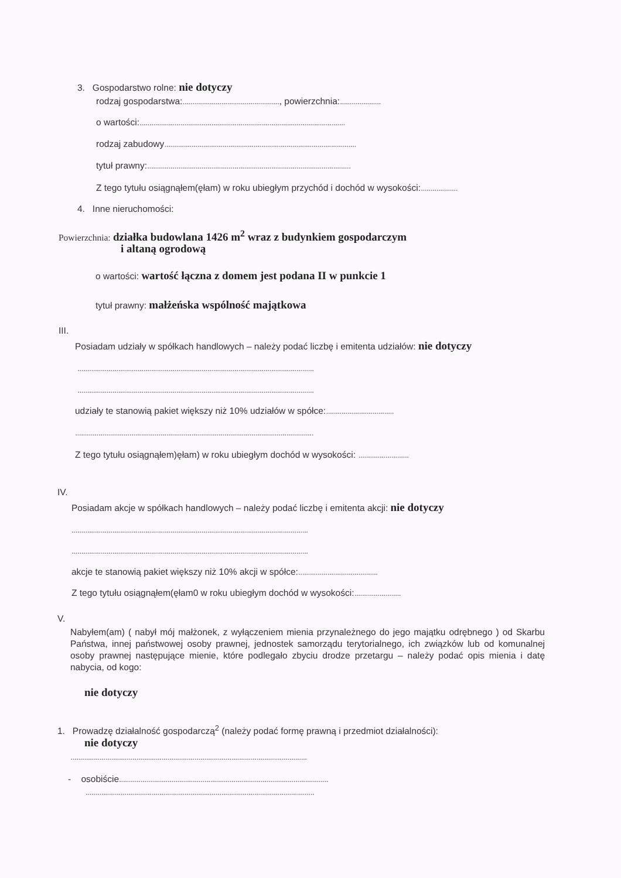3. Gospodarstwo rolne: nie dotyczy
rodzaj gospodarstwa:.................................................., powierzchnia:.....................
o wartości:..........................................................................................................
rodzaj zabudowy...................................................................................................
tytuł prawny:.........................................................................................................
Z tego tytułu osiągnąłem(ęłam) w roku ubiegłym przychód i dochód w wysokości:...................
4. Inne nieruchomości:
Powierzchnia: działka budowlana 1426 m<sup>2</sup> wraz z budynkiem gospodarczym
i altaną ogrodową
o wartości: wartość łączna z domem jest podana II w punkcie 1
tytuł prawny: małżeńska wspólność majątkowa
III.
Posiadam udziały w spółkach handlowych – należy podać liczbę i emitenta udziałów: nie dotyczy
..........................................................................................................................
..........................................................................................................................
udziały te stanowią pakiet większy niż 10% udziałów w spółce:...................................
...........................................................................................................................
Z tego tytułu osiągnąłem)ęłam) w roku ubiegłym dochód w wysokości: ..........................
IV.
Posiadam akcje w spółkach handlowych – należy podać liczbę i emitenta akcji: nie dotyczy
..........................................................................................................................
..........................................................................................................................
akcje te stanowią pakiet większy niż 10% akcji w spółce:.........................................
Z tego tytułu osiągnąłem(ęłam0 w roku ubiegłym dochód w wysokości:........................
V.
Nabyłem(am) ( nabył mój małżonek, z wyłączeniem mienia przynależnego do jego majątku odrębnego ) od Skarbu Państwa, innej państwowej osoby prawnej, jednostek samorządu terytorialnego, ich związków lub od komunalnej osoby prawnej następujące mienie, które podlegało zbyciu drodze przetargu – należy podać opis mienia i datę nabycia, od kogo:
nie dotyczy
1. Prowadzę działalność gospodarczą<sup>2</sup> (należy podać formę prawną i przedmiot działalności):
nie dotyczy
..........................................................................................................................
- osobiście............................................................................................................
......................................................................................................................